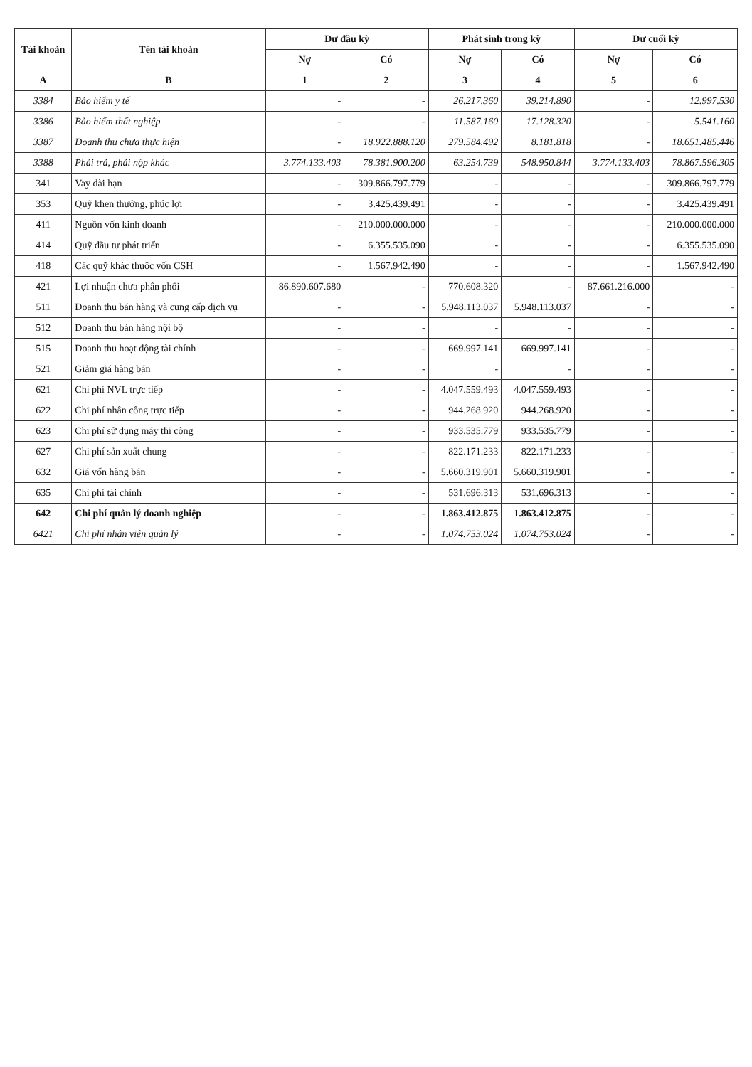| Tài khoản | Tên tài khoản | Dư đầu kỳ | | Phát sinh trong kỳ | | Dư cuối kỳ | |
| --- | --- | --- | --- | --- | --- | --- | --- |
| | | Nợ | Có | Nợ | Có | Nợ | Có |
| A | B | 1 | 2 | 3 | 4 | 5 | 6 |
| 3384 | Bảo hiểm y tế | - | - | 26.217.360 | 39.214.890 | - | 12.997.530 |
| 3386 | Bảo hiểm thất nghiệp | - | - | 11.587.160 | 17.128.320 | - | 5.541.160 |
| 3387 | Doanh thu chưa thực hiện | - | 18.922.888.120 | 279.584.492 | 8.181.818 | - | 18.651.485.446 |
| 3388 | Phải trả, phải nộp khác | 3.774.133.403 | 78.381.900.200 | 63.254.739 | 548.950.844 | 3.774.133.403 | 78.867.596.305 |
| 341 | Vay dài hạn | - | 309.866.797.779 | - | - | - | 309.866.797.779 |
| 353 | Quỹ khen thưởng, phúc lợi | - | 3.425.439.491 | - | - | - | 3.425.439.491 |
| 411 | Nguồn vốn kinh doanh | - | 210.000.000.000 | - | - | - | 210.000.000.000 |
| 414 | Quỹ đầu tư phát triển | - | 6.355.535.090 | - | - | - | 6.355.535.090 |
| 418 | Các quỹ khác thuộc vốn CSH | - | 1.567.942.490 | - | - | - | 1.567.942.490 |
| 421 | Lợi nhuận chưa phân phối | 86.890.607.680 | - | 770.608.320 | - | 87.661.216.000 | - |
| 511 | Doanh thu bán hàng và cung cấp dịch vụ | - | - | 5.948.113.037 | 5.948.113.037 | - | - |
| 512 | Doanh thu bán hàng nội bộ | - | - | - | - | - | - |
| 515 | Doanh thu hoạt động tài chính | - | - | 669.997.141 | 669.997.141 | - | - |
| 521 | Giảm giá hàng bán | - | - | - | - | - | - |
| 621 | Chi phí NVL trực tiếp | - | - | 4.047.559.493 | 4.047.559.493 | - | - |
| 622 | Chi phí nhân công trực tiếp | - | - | 944.268.920 | 944.268.920 | - | - |
| 623 | Chi phí sử dụng máy thi công | - | - | 933.535.779 | 933.535.779 | - | - |
| 627 | Chi phí sản xuất chung | - | - | 822.171.233 | 822.171.233 | - | - |
| 632 | Giá vốn hàng bán | - | - | 5.660.319.901 | 5.660.319.901 | - | - |
| 635 | Chi phí tài chính | - | - | 531.696.313 | 531.696.313 | - | - |
| 642 | Chi phí quản lý doanh nghiệp | - | - | 1.863.412.875 | 1.863.412.875 | - | - |
| 6421 | Chi phí nhân viên quản lý | - | - | 1.074.753.024 | 1.074.753.024 | - | - |